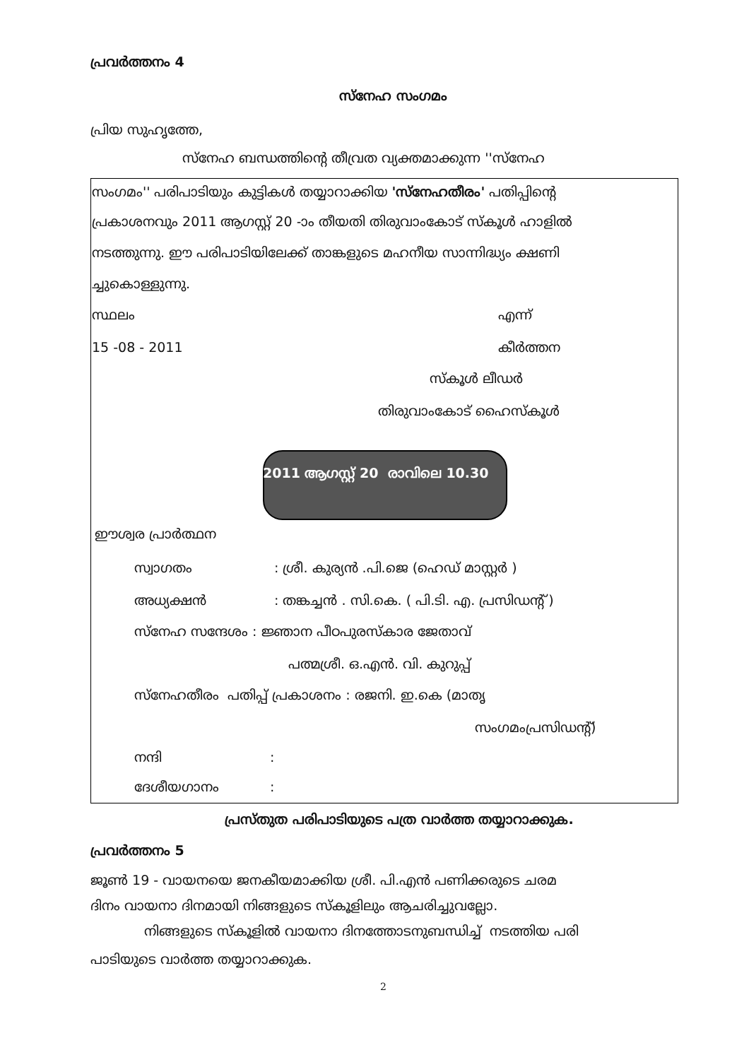പ്രവർത്തനം 4
സ്നേഹ സംഗമം
പ്രിയ സുഹൃത്തേ,
സ്നേഹ ബന്ധത്തിന്റെ തീവ്രത വ്യക്തമാക്കുന്ന ''സ്നേഹ
സംഗമം'' പരിപാടിയും കുട്ടികൾ തയ്യാറാക്കിയ 'സ്നേഹതീരം' പതിപ്പിന്റെ
പ്രകാശനവും 2011 ആഗസ്റ്റ് 20 -ാം തീയതി തിരുവാംകോട് സ്കൂൾ ഹാളിൽ
നടത്തുന്നു. ഈ പരിപാടിയിലേക്ക് താങ്കളുടെ മഹനീയ സാന്നിദ്ധ്യം ക്ഷണി
ച്ചുകൊള്ളുന്നു.
സ്ഥലം എന്ന്
15 -08 - 2011 കീർത്തന
സ്കൂൾ ലീഡർ
തിരുവാംകോട് ഹൈസ്കൂൾ
2011 ആഗസ്റ്റ് 20 രാവിലെ 10.30
ഈശ്വര പ്രാർത്ഥന
സ്വാഗതം : ശ്രീ. കുര്യൻ .പി.ജെ (ഹെഡ് മാസ്റ്റർ )
അധ്യക്ഷൻ : തങ്കച്ചൻ . സി.കെ. ( പി.ടി. എ. പ്രസിഡന്റ് )
സ്നേഹ സന്ദേശം : ജ്ഞാന പീഠപുരസ്കാര ജേതാവ്
പത്മശ്രീ. ഒ.എൻ. വി. കുറുപ്പ്
സ്നേഹതീരം പതിപ്പ് പ്രകാശനം : രജനി. ഇ.കെ (മാതൃ
സംഗമംപ്രസിഡന്റ്)
നന്ദി :
ദേശീയഗാനം :
പ്രസ്തുത പരിപാടിയുടെ പത്ര വാർത്ത തയ്യാറാക്കുക.
പ്രവർത്തനം 5
ജൂൺ 19 - വായനയെ ജനകീയമാക്കിയ ശ്രീ. പി.എൻ പണിക്കരുടെ ചരമ
ദിനം വായനാ ദിനമായി നിങ്ങളുടെ സ്കൂളിലും ആചരിച്ചുവല്ലോ.
നിങ്ങളുടെ സ്കൂളിൽ വായനാ ദിനത്തോടനുബന്ധിച്ച് നടത്തിയ പരി
പാടിയുടെ വാർത്ത തയ്യാറാക്കുക.
2